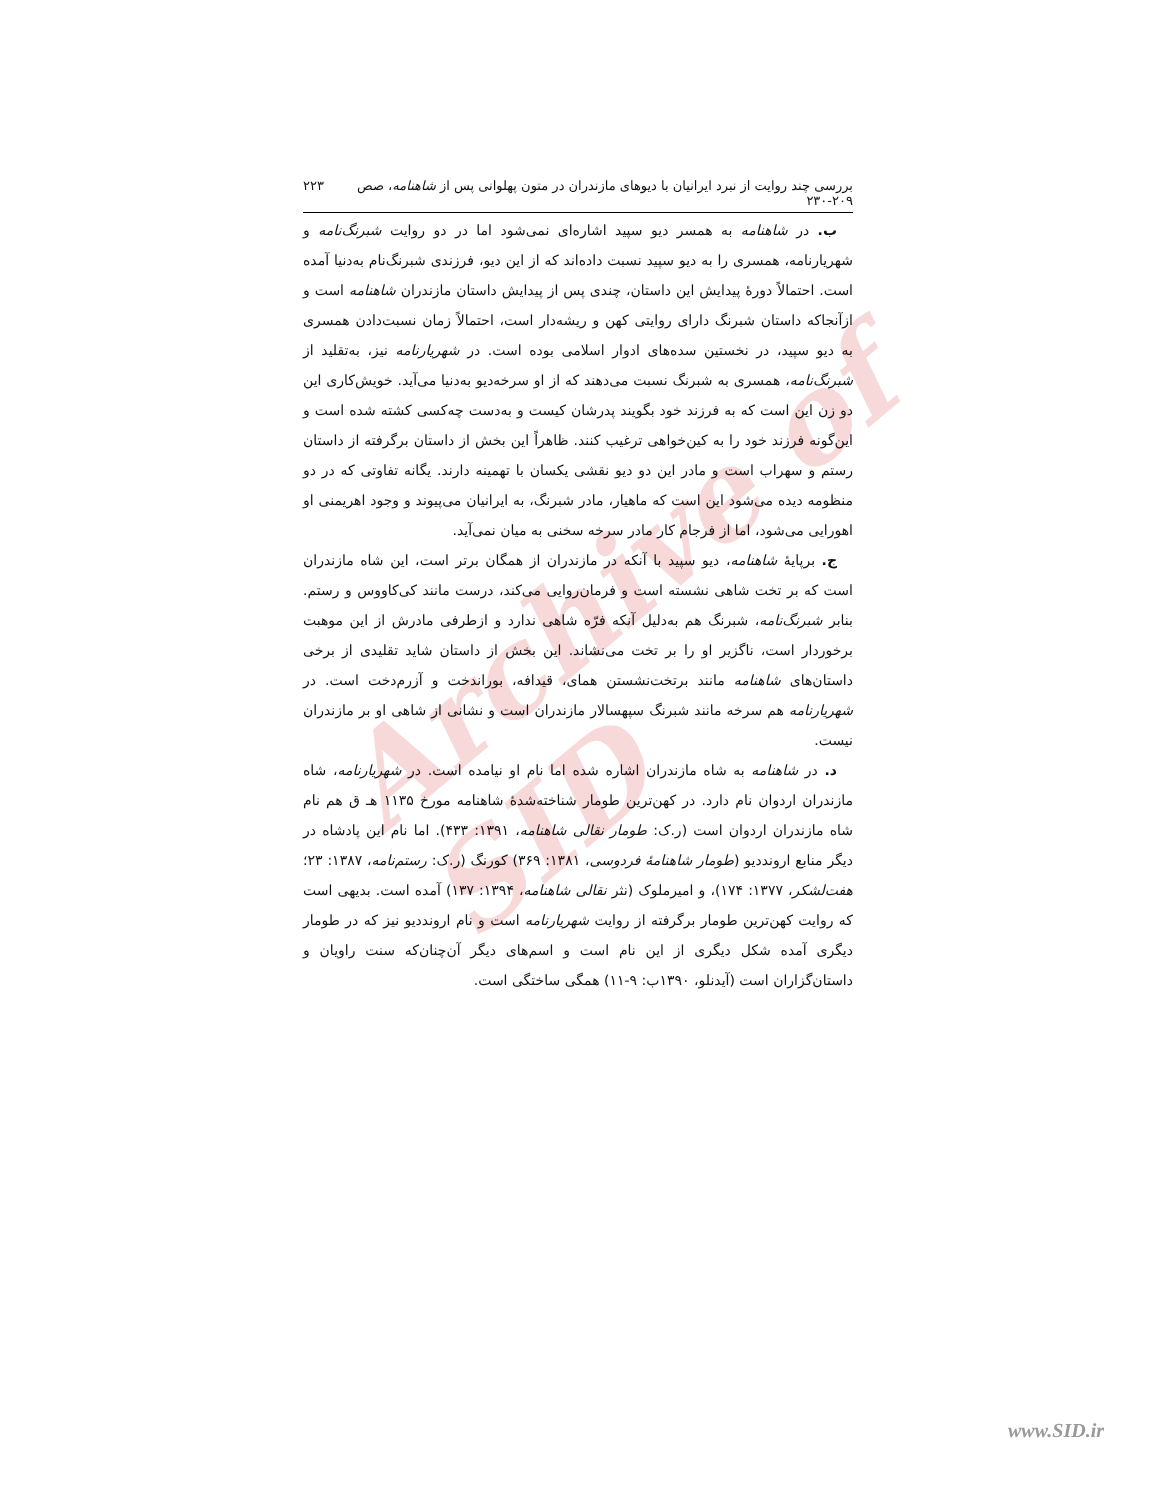Archive of SID
بررسی چند روایت از نبرد ایرانیان با دیوهای مازندران در متون پهلوانی پس از شاهنامه، صص ۲۰۹-۲۳۰ ۲۲۳
ب. در شاهنامه به همسر دیو سپید اشاره‌ای نمی‌شود اما در دو روایت شبرنگ‌نامه و شهریارنامه، همسری را به دیو سپید نسبت داده‌اند که از این دیو، فرزندی شبرنگ‌نام به‌دنیا آمده است. احتمالاً دورهٔ پیدایش این داستان، چندی پس از پیدایش داستان مازندران شاهنامه است و ازآنجاکه داستان شبرنگ دارای روایتی کهن و ریشه‌دار است، احتمالاً زمان نسبت‌دادن همسری به دیو سپید، در نخستین سده‌های ادوار اسلامی بوده است. در شهریارنامه نیز، به‌تقلید از شبرنگ‌نامه، همسری به شبرنگ نسبت می‌دهند که از او سرخه‌دیو به‌دنیا می‌آید. خویش‌کاری این دو زن این است که به فرزند خود بگویند پدرشان کیست و به‌دست چه‌کسی کشته شده است و این‌گونه فرزند خود را به کین‌خواهی ترغیب کنند. ظاهراً این بخش از داستان برگرفته از داستان رستم و سهراب است و مادر این دو دیو نقشی یکسان با تهمینه دارند. یگانه تفاوتی که در دو منظومه دیده می‌شود این است که ماهیار، مادر شبرنگ، به ایرانیان می‌پیوند و وجود اهریمنی او اهورایی می‌شود، اما از فرجام کار مادر سرخه سخنی به میان نمی‌آید.
ج. برپایهٔ شاهنامه، دیو سپید با آنکه در مازندران از همگان برتر است، این شاه مازندران است که بر تخت شاهی نشسته است و فرمان‌روایی می‌کند، درست مانند کی‌کاووس و رستم. بنابر شبرنگ‌نامه، شبرنگ هم به‌دلیل آنکه فرّه شاهی ندارد و ازطرفی مادرش از این موهبت برخوردار است، ناگزیر او را بر تخت می‌نشاند. این بخش از داستان شاید تقلیدی از برخی داستان‌های شاهنامه مانند برتخت‌نشستن همای، قیدافه، بوراندخت و آزرم‌دخت است. در شهریارنامه هم سرخه مانند شبرنگ سپهسالار مازندران است و نشانی از شاهی او بر مازندران نیست.
د. در شاهنامه به شاه مازندران اشاره شده اما نام او نیامده است. در شهریارنامه، شاه مازندران اردوان نام دارد. در کهن‌ترین طومار شناخته‌شدهٔ شاهنامه مورخ ۱۱۳۵ هـ ق هم نام شاه مازندران اردوان است (ر.ک: طومار نقالی شاهنامه، ۱۳۹۱: ۴۳۳). اما نام این پادشاه در دیگر منابع اروندديو (طومار شاهنامهٔ فردوسی، ۱۳۸۱: ۳۶۹) کورنگ (ر.ک: رستم‌نامه، ۱۳۸۷: ۲۳؛ هفت‌لشکر، ۱۳۷۷: ۱۷۴)، و امیرملوک (نثر نقالی شاهنامه، ۱۳۹۴: ۱۳۷) آمده است. بدیهی است که روایت کهن‌ترین طومار برگرفته از روایت شهریارنامه است و نام اروندديو نیز که در طومار دیگری آمده شکل دیگری از این نام است و اسم‌های دیگر آن‌چنان‌که سنت راویان و داستان‌گزاران است (آیدنلو، ۱۳۹۰ب: ۹-۱۱) همگی ساختگی است.
www.SID.ir